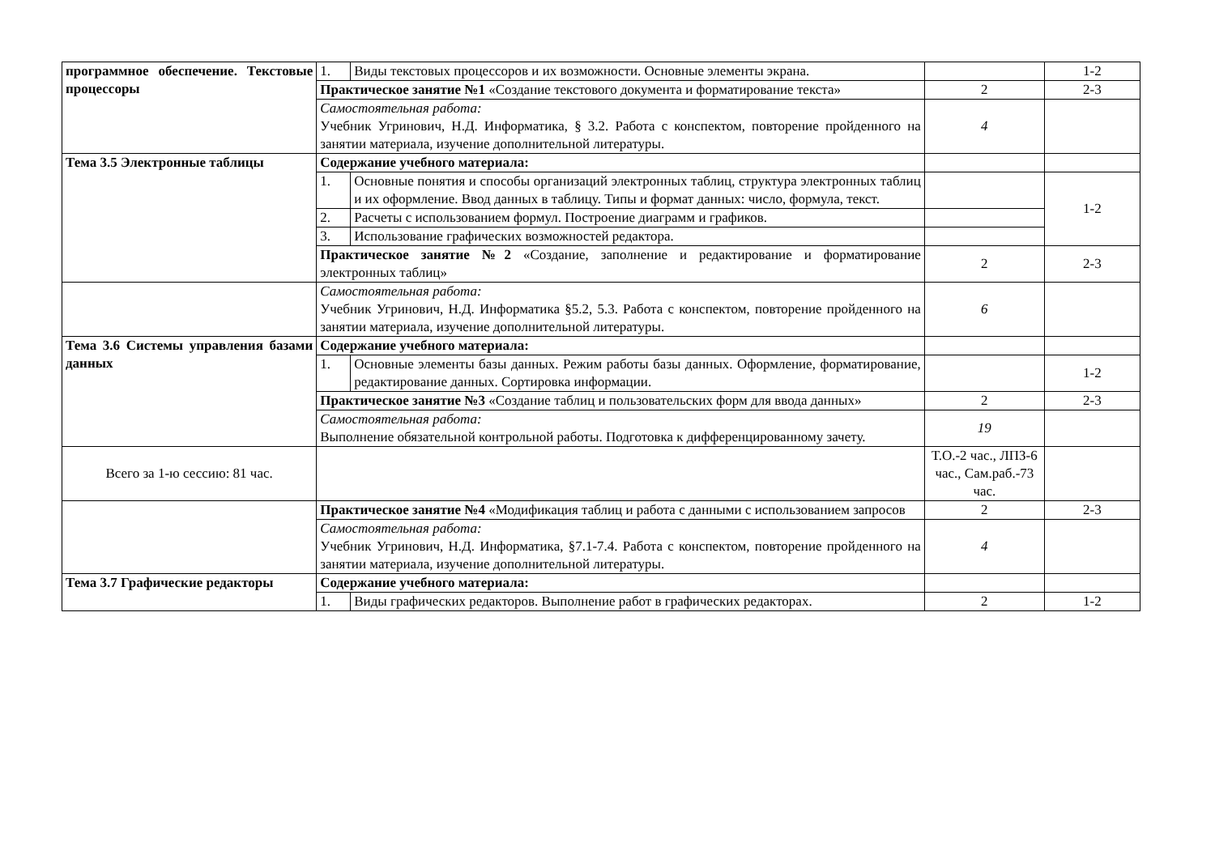| программное обеспечение. Текстовые процессоры | 1. | Виды текстовых процессоров и их возможности. Основные элементы экрана. | | 1-2 |
| | Практическое занятие №1 «Создание текстового документа и форматирование текста» | | 2 | 2-3 |
| | Самостоятельная работа: Учебник Угринович, Н.Д. Информатика, § 3.2. Работа с конспектом, повторение пройденного на занятии материала, изучение дополнительной литературы. | | 4 | |
| Тема 3.5 Электронные таблицы | Содержание учебного материала: | | | |
| | 1. | Основные понятия и способы организаций электронных таблиц, структура электронных таблиц и их оформление. Ввод данных в таблицу. Типы и формат данных: число, формула, текст. | | 1-2 |
| | 2. | Расчеты с использованием формул. Построение диаграмм и графиков. | | |
| | 3. | Использование графических возможностей редактора. | | |
| | Практическое занятие №2 «Создание, заполнение и редактирование и форматирование электронных таблиц» | | 2 | 2-3 |
| | Самостоятельная работа: Учебник Угринович, Н.Д. Информатика §5.2, 5.3. Работа с конспектом, повторение пройденного на занятии материала, изучение дополнительной литературы. | | 6 | |
| Тема 3.6 Системы управления базами данных | Содержание учебного материала: | | | |
| | 1. | Основные элементы базы данных. Режим работы базы данных. Оформление, форматирование, редактирование данных. Сортировка информации. | | 1-2 |
| | Практическое занятие №3 «Создание таблиц и пользовательских форм для ввода данных» | | 2 | 2-3 |
| | Самостоятельная работа: Выполнение обязательной контрольной работы. Подготовка к дифференцированному зачету. | | 19 | |
| Всего за 1-ю сессию: 81 час. | | | Т.О.-2 час., ЛПЗ-6 час., Сам.раб.-73 час. | |
| | Практическое занятие №4 «Модификация таблиц и работа с данными с использованием запросов | | 2 | 2-3 |
| | Самостоятельная работа: Учебник Угринович, Н.Д. Информатика, §7.1-7.4. Работа с конспектом, повторение пройденного на занятии материала, изучение дополнительной литературы. | | 4 | |
| Тема 3.7 Графические редакторы | Содержание учебного материала: | | | |
| | 1. | Виды графических редакторов. Выполнение работ в графических редакторах. | 2 | 1-2 |